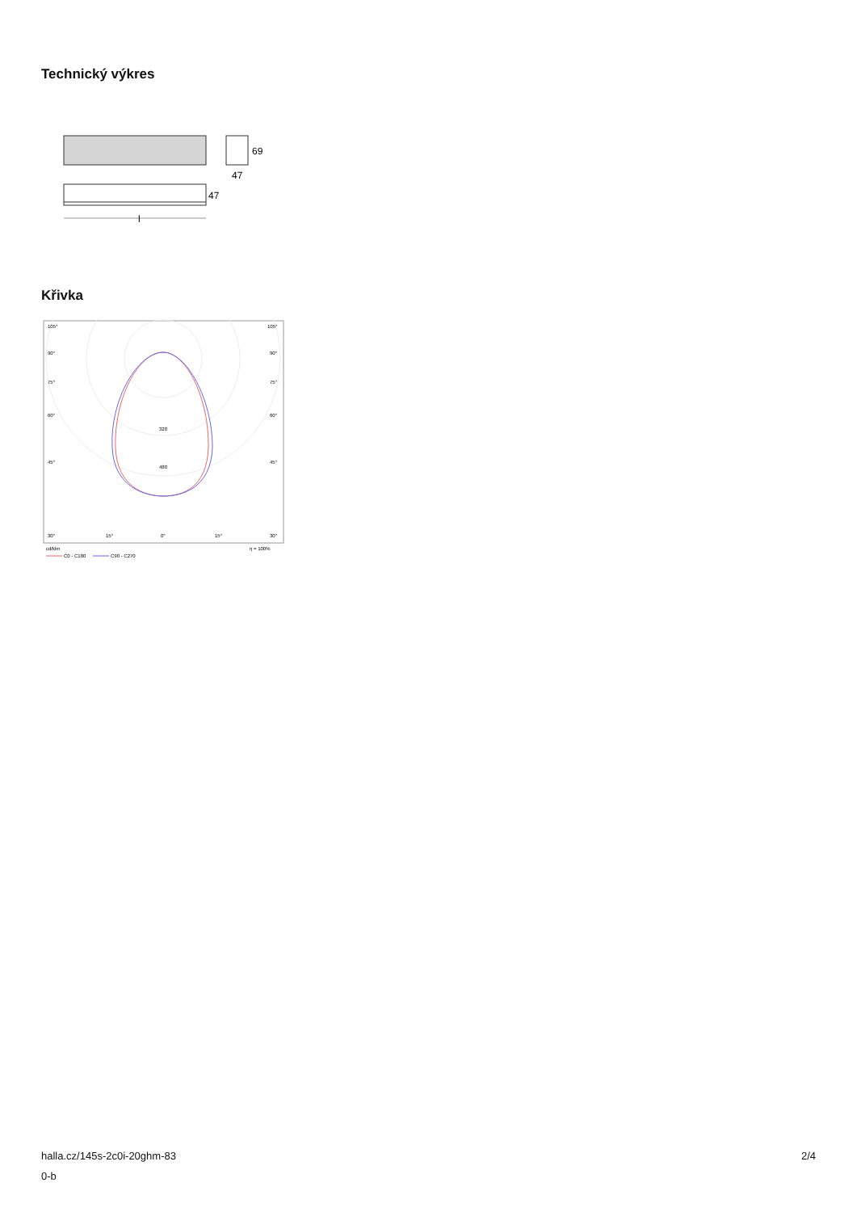Technický výkres
69
47
47
l
Křivka
105°
105°
90°
90°
75°
75°
60°
60°
45°
45°
320
480
30°
15°
0°
15°
30°
cd/klm
η = 100%
C0 - C180
C90 - C270
halla.cz/145s-2c0i-20ghm-83
0-b
2/4